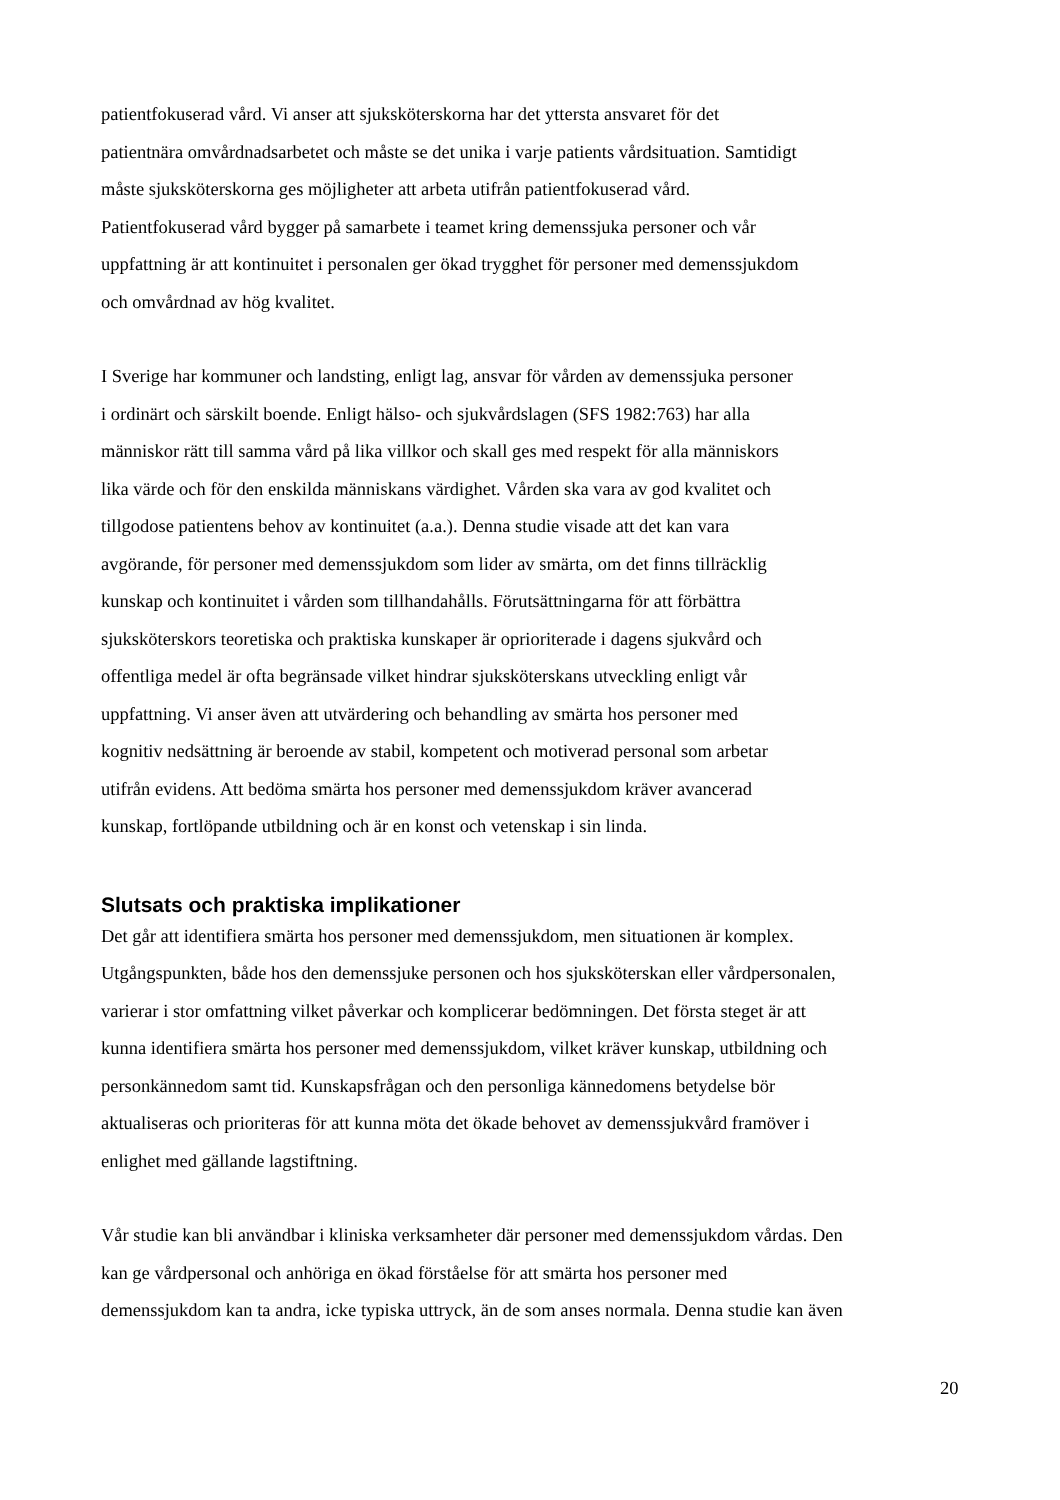patientfokuserad vård. Vi anser att sjuksköterskorna har det yttersta ansvaret för det
patientnära omvårdnadsarbetet och måste se det unika i varje patients vårdsituation. Samtidigt
måste sjuksköterskorna ges möjligheter att arbeta utifrån patientfokuserad vård.
Patientfokuserad vård bygger på samarbete i teamet kring demenssjuka personer och vår
uppfattning är att kontinuitet i personalen ger ökad trygghet för personer med demenssjukdom
och omvårdnad av hög kvalitet.
I Sverige har kommuner och landsting, enligt lag, ansvar för vården av demenssjuka personer
i ordinärt och särskilt boende. Enligt hälso- och sjukvårdslagen (SFS 1982:763) har alla
människor rätt till samma vård på lika villkor och skall ges med respekt för alla människors
lika värde och för den enskilda människans värdighet. Vården ska vara av god kvalitet och
tillgodose patientens behov av kontinuitet (a.a.). Denna studie visade att det kan vara
avgörande, för personer med demenssjukdom som lider av smärta, om det finns tillräcklig
kunskap och kontinuitet i vården som tillhandahålls. Förutsättningarna för att förbättra
sjuksköterskors teoretiska och praktiska kunskaper är oprioriterade i dagens sjukvård och
offentliga medel är ofta begränsade vilket hindrar sjuksköterskans utveckling enligt vår
uppfattning. Vi anser även att utvärdering och behandling av smärta hos personer med
kognitiv nedsättning är beroende av stabil, kompetent och motiverad personal som arbetar
utifrån evidens. Att bedöma smärta hos personer med demenssjukdom kräver avancerad
kunskap, fortlöpande utbildning och är en konst och vetenskap i sin linda.
Slutsats och praktiska implikationer
Det går att identifiera smärta hos personer med demenssjukdom, men situationen är komplex.
Utgångspunkten, både hos den demenssjuke personen och hos sjuksköterskan eller vårdpersonalen,
varierar i stor omfattning vilket påverkar och komplicerar bedömningen. Det första steget är att
kunna identifiera smärta hos personer med demenssjukdom, vilket kräver kunskap, utbildning och
personkännedom samt tid. Kunskapsfrågan och den personliga kännedomens betydelse bör
aktualiseras och prioriteras för att kunna möta det ökade behovet av demenssjukvård framöver i
enlighet med gällande lagstiftning.
Vår studie kan bli användbar i kliniska verksamheter där personer med demenssjukdom vårdas. Den
kan ge vårdpersonal och anhöriga en ökad förståelse för att smärta hos personer med
demenssjukdom kan ta andra, icke typiska uttryck, än de som anses normala. Denna studie kan även
20